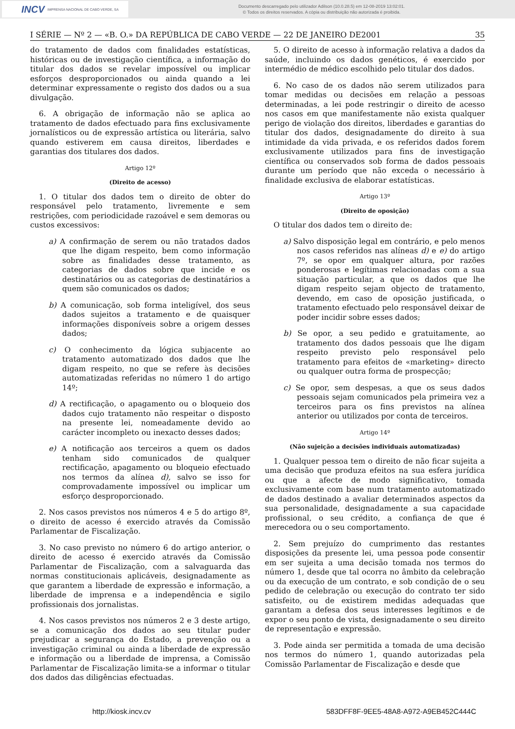INCV IMPRENSA NACIONAL DE CABO VERDE, SA
Documento descarregado pelo utilizador Adilson (10.0.28.5) em 12-08-2019 13:02:01.
© Todos os direitos reservados. A cópia ou distribuição não autorizada é proibida.
I SÉRIE — Nº 2 — «B. O.» DA REPÚBLICA DE CABO VERDE — 22 DE JANEIRO DE2001 35
do tratamento de dados com finalidades estatísticas, históricas ou de investigação científica, a informação do titular dos dados se revelar impossível ou implicar esforços desproporcionados ou ainda quando a lei determinar expressamente o registo dos dados ou a sua divulgação.
6. A obrigação de informação não se aplica ao tratamento de dados efectuado para fins exclusivamente jornalísticos ou de expressão artística ou literária, salvo quando estiverem em causa direitos, liberdades e garantias dos titulares dos dados.
Artigo 12º
(Direito de acesso)
1. O titular dos dados tem o direito de obter do responsável pelo tratamento, livremente e sem restrições, com periodicidade razoável e sem demoras ou custos excessivos:
a) A confirmação de serem ou não tratados dados que lhe digam respeito, bem como informação sobre as finalidades desse tratamento, as categorias de dados sobre que incide e os destinatários ou as categorias de destinatários a quem são comunicados os dados;
b) A comunicação, sob forma inteligível, dos seus dados sujeitos a tratamento e de quaisquer informações disponíveis sobre a origem desses dados;
c) O conhecimento da lógica subjacente ao tratamento automatizado dos dados que lhe digam respeito, no que se refere às decisões automatizadas referidas no número 1 do artigo 14º;
d) A rectificação, o apagamento ou o bloqueio dos dados cujo tratamento não respeitar o disposto na presente lei, nomeadamente devido ao carácter incompleto ou inexacto desses dados;
e) A notificação aos terceiros a quem os dados tenham sido comunicados de qualquer rectificação, apagamento ou bloqueio efectuado nos termos da alínea d), salvo se isso for comprovadamente impossível ou implicar um esforço desproporcionado.
2. Nos casos previstos nos números 4 e 5 do artigo 8º, o direito de acesso é exercido através da Comissão Parlamentar de Fiscalização.
3. No caso previsto no número 6 do artigo anterior, o direito de acesso é exercido através da Comissão Parlamentar de Fiscalização, com a salvaguarda das normas constitucionais aplicáveis, designadamente as que garantem a liberdade de expressão e informação, a liberdade de imprensa e a independência e sigilo profissionais dos jornalistas.
4. Nos casos previstos nos números 2 e 3 deste artigo, se a comunicação dos dados ao seu titular puder prejudicar a segurança do Estado, a prevenção ou a investigação criminal ou ainda a liberdade de expressão e informação ou a liberdade de imprensa, a Comissão Parlamentar de Fiscalização limita-se a informar o titular dos dados das diligências efectuadas.
5. O direito de acesso à informação relativa a dados da saúde, incluindo os dados genéticos, é exercido por intermédio de médico escolhido pelo titular dos dados.
6. No caso de os dados não serem utilizados para tomar medidas ou decisões em relação a pessoas determinadas, a lei pode restringir o direito de acesso nos casos em que manifestamente não exista qualquer perigo de violação dos direitos, liberdades e garantias do titular dos dados, designadamente do direito à sua intimidade da vida privada, e os referidos dados forem exclusivamente utilizados para fins de investigação científica ou conservados sob forma de dados pessoais durante um período que não exceda o necessário à finalidade exclusiva de elaborar estatísticas.
Artigo 13º
(Direito de oposição)
O titular dos dados tem o direito de:
a) Salvo disposição legal em contrário, e pelo menos nos casos referidos nas alíneas d) e e) do artigo 7º, se opor em qualquer altura, por razões ponderosas e legítimas relacionadas com a sua situação particular, a que os dados que lhe digam respeito sejam objecto de tratamento, devendo, em caso de oposição justificada, o tratamento efectuado pelo responsável deixar de poder incidir sobre esses dados;
b) Se opor, a seu pedido e gratuitamente, ao tratamento dos dados pessoais que lhe digam respeito previsto pelo responsável pelo tratamento para efeitos de «marketing» directo ou qualquer outra forma de prospecção;
c) Se opor, sem despesas, a que os seus dados pessoais sejam comunicados pela primeira vez a terceiros para os fins previstos na alínea anterior ou utilizados por conta de terceiros.
Artigo 14º
(Não sujeição a decisões individuais automatizadas)
1. Qualquer pessoa tem o direito de não ficar sujeita a uma decisão que produza efeitos na sua esfera jurídica ou que a afecte de modo significativo, tomada exclusivamente com base num tratamento automatizado de dados destinado a avaliar determinados aspectos da sua personalidade, designadamente a sua capacidade profissional, o seu crédito, a confiança de que é merecedora ou o seu comportamento.
2. Sem prejuízo do cumprimento das restantes disposições da presente lei, uma pessoa pode consentir em ser sujeita a uma decisão tomada nos termos do número 1, desde que tal ocorra no âmbito da celebração ou da execução de um contrato, e sob condição de o seu pedido de celebração ou execução do contrato ter sido satisfeito, ou de existirem medidas adequadas que garantam a defesa dos seus interesses legítimos e de expor o seu ponto de vista, designadamente o seu direito de representação e expressão.
3. Pode ainda ser permitida a tomada de uma decisão nos termos do número 1, quando autorizadas pela Comissão Parlamentar de Fiscalização e desde que
http://kiosk.incv.cv 583DFF8F-9EE5-48A8-A972-A9EB452C444C